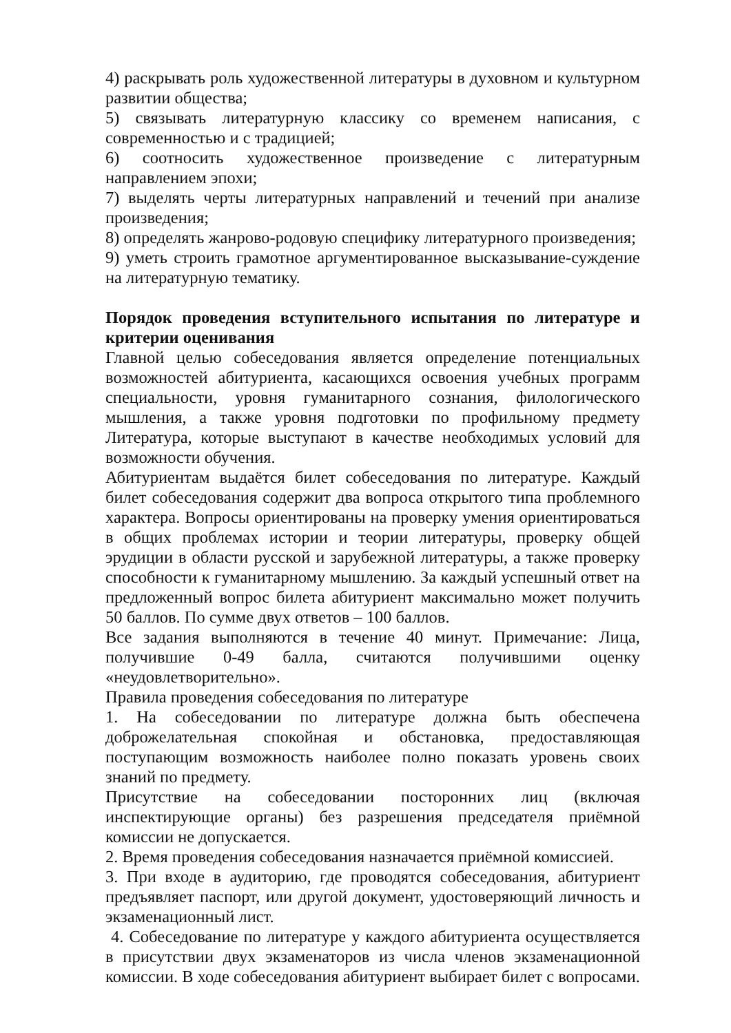4) раскрывать роль художественной литературы в духовном и культурном развитии общества;
5) связывать литературную классику со временем написания, с современностью и с традицией;
6) соотносить художественное произведение с литературным направлением эпохи;
7) выделять черты литературных направлений и течений при анализе произведения;
8) определять жанрово-родовую специфику литературного произведения;
9) уметь строить грамотное аргументированное высказывание-суждение на литературную тематику.
Порядок проведения вступительного испытания по литературе и критерии оценивания
Главной целью собеседования является определение потенциальных возможностей абитуриента, касающихся освоения учебных программ специальности, уровня гуманитарного сознания, филологического мышления, а также уровня подготовки по профильному предмету Литература, которые выступают в качестве необходимых условий для возможности обучения.
Абитуриентам выдаётся билет собеседования по литературе. Каждый билет собеседования содержит два вопроса открытого типа проблемного характера. Вопросы ориентированы на проверку умения ориентироваться в общих проблемах истории и теории литературы, проверку общей эрудиции в области русской и зарубежной литературы, а также проверку способности к гуманитарному мышлению. За каждый успешный ответ на предложенный вопрос билета абитуриент максимально может получить 50 баллов. По сумме двух ответов – 100 баллов.
Все задания выполняются в течение 40 минут. Примечание: Лица, получившие 0-49 балла, считаются получившими оценку «неудовлетворительно».
Правила проведения собеседования по литературе
1. На собеседовании по литературе должна быть обеспечена доброжелательная спокойная и обстановка, предоставляющая поступающим возможность наиболее полно показать уровень своих знаний по предмету.
Присутствие на собеседовании посторонних лиц (включая инспектирующие органы) без разрешения председателя приёмной комиссии не допускается.
2. Время проведения собеседования назначается приёмной комиссией.
3. При входе в аудиторию, где проводятся собеседования, абитуриент предъявляет паспорт, или другой документ, удостоверяющий личность и экзаменационный лист.
4. Собеседование по литературе у каждого абитуриента осуществляется в присутствии двух экзаменаторов из числа членов экзаменационной комиссии. В ходе собеседования абитуриент выбирает билет с вопросами.